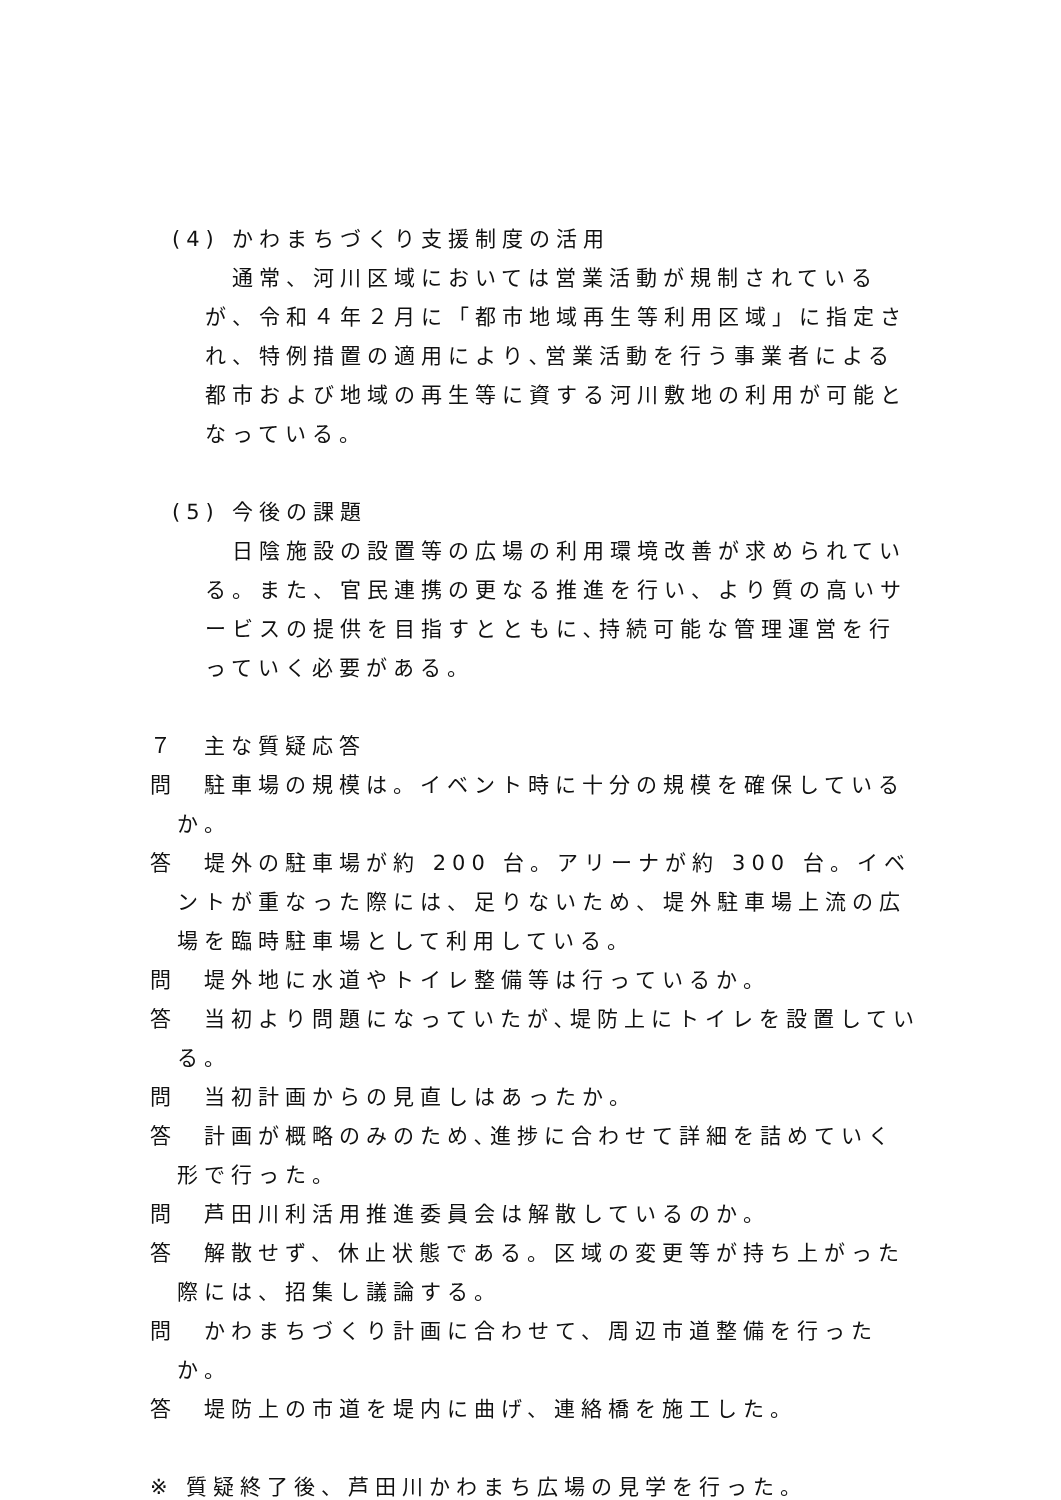(4) かわまちづくり支援制度の活用
通常、河川区域においては営業活動が規制されているが、令和４年２月に「都市地域再生等利用区域」に指定され、特例措置の適用により､営業活動を行う事業者による都市および地域の再生等に資する河川敷地の利用が可能となっている。
(5) 今後の課題
日陰施設の設置等の広場の利用環境改善が求められている。また、官民連携の更なる推進を行い、より質の高いサービスの提供を目指すとともに､持続可能な管理運営を行っていく必要がある。
７　主な質疑応答
問　駐車場の規模は。イベント時に十分の規模を確保しているか。
答　堤外の駐車場が約 200 台。アリーナが約 300 台。イベントが重なった際には、足りないため、堤外駐車場上流の広場を臨時駐車場として利用している。
問　堤外地に水道やトイレ整備等は行っているか。
答　当初より問題になっていたが､堤防上にトイレを設置している。
問　当初計画からの見直しはあったか。
答　計画が概略のみのため､進捗に合わせて詳細を詰めていく形で行った。
問　芦田川利活用推進委員会は解散しているのか。
答　解散せず、休止状態である。区域の変更等が持ち上がった際には、招集し議論する。
問　かわまちづくり計画に合わせて、周辺市道整備を行ったか。
答　堤防上の市道を堤内に曲げ、連絡橋を施工した。
※ 質疑終了後、芦田川かわまち広場の見学を行った。